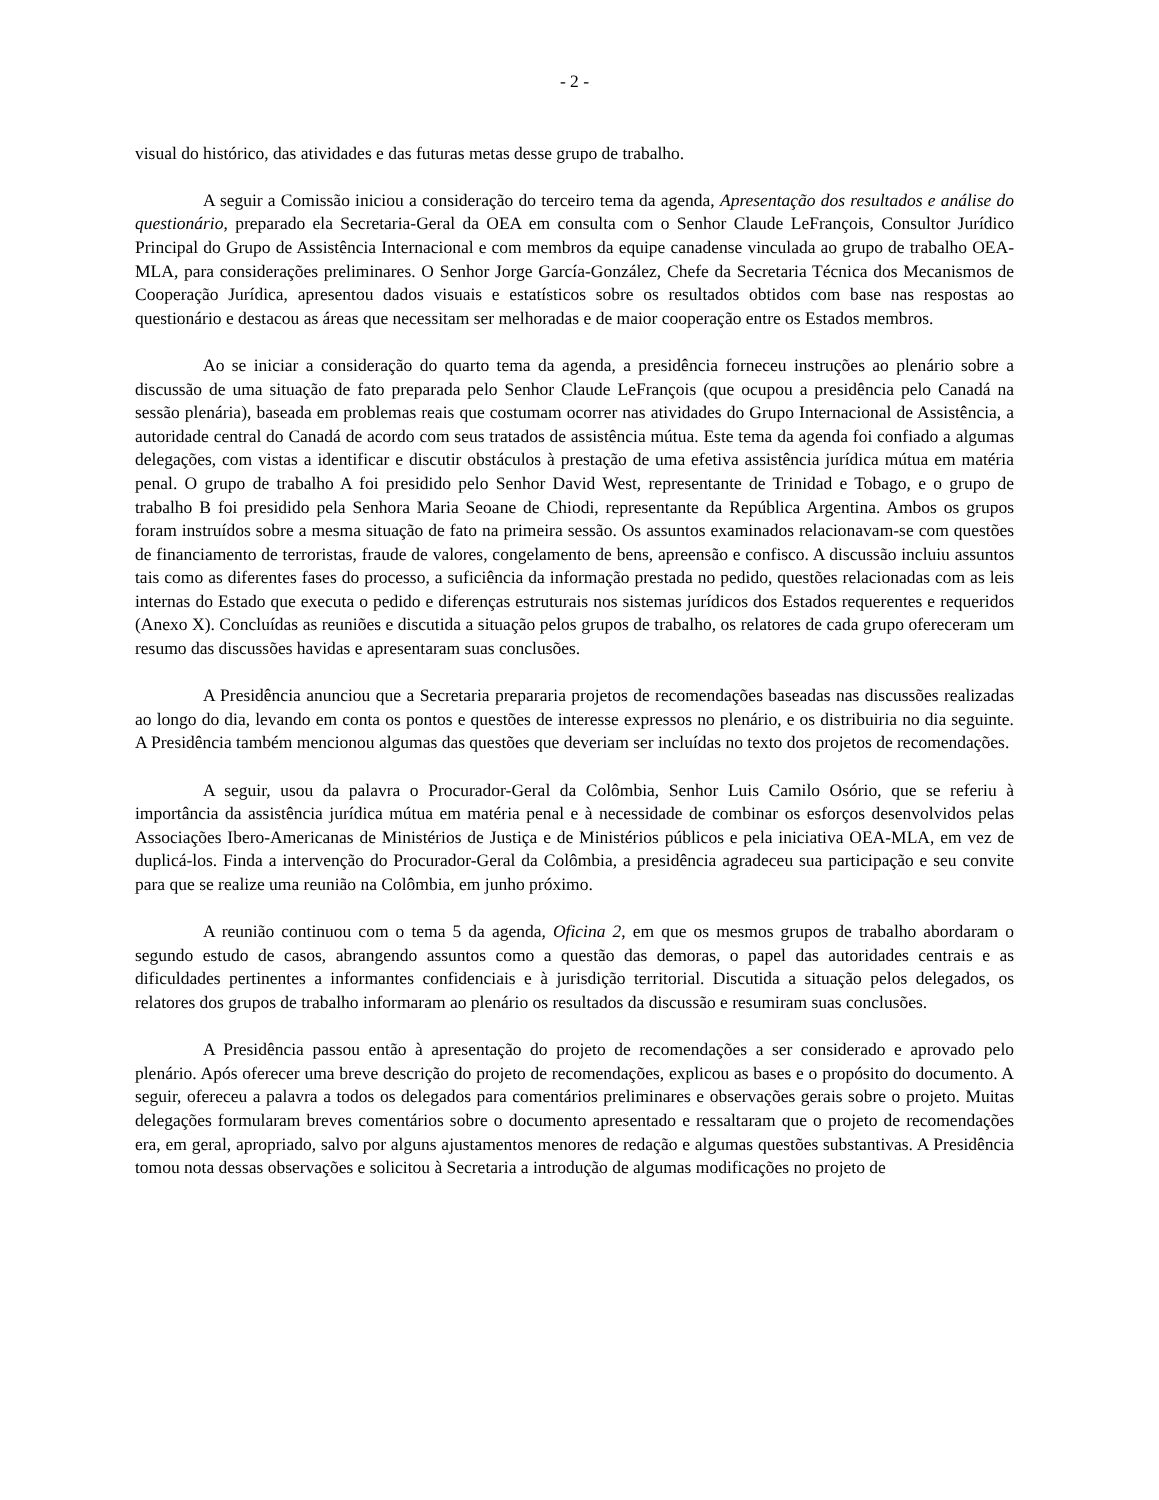- 2 -
visual do histórico, das atividades e das futuras metas desse grupo de trabalho.
A seguir a Comissão iniciou a consideração do terceiro tema da agenda, Apresentação dos resultados e análise do questionário, preparado ela Secretaria-Geral da OEA em consulta com o Senhor Claude LeFrançois, Consultor Jurídico Principal do Grupo de Assistência Internacional e com membros da equipe canadense vinculada ao grupo de trabalho OEA-MLA, para considerações preliminares. O Senhor Jorge García-González, Chefe da Secretaria Técnica dos Mecanismos de Cooperação Jurídica, apresentou dados visuais e estatísticos sobre os resultados obtidos com base nas respostas ao questionário e destacou as áreas que necessitam ser melhoradas e de maior cooperação entre os Estados membros.
Ao se iniciar a consideração do quarto tema da agenda, a presidência forneceu instruções ao plenário sobre a discussão de uma situação de fato preparada pelo Senhor Claude LeFrançois (que ocupou a presidência pelo Canadá na sessão plenária), baseada em problemas reais que costumam ocorrer nas atividades do Grupo Internacional de Assistência, a autoridade central do Canadá de acordo com seus tratados de assistência mútua. Este tema da agenda foi confiado a algumas delegações, com vistas a identificar e discutir obstáculos à prestação de uma efetiva assistência jurídica mútua em matéria penal. O grupo de trabalho A foi presidido pelo Senhor David West, representante de Trinidad e Tobago, e o grupo de trabalho B foi presidido pela Senhora Maria Seoane de Chiodi, representante da República Argentina. Ambos os grupos foram instruídos sobre a mesma situação de fato na primeira sessão. Os assuntos examinados relacionavam-se com questões de financiamento de terroristas, fraude de valores, congelamento de bens, apreensão e confisco. A discussão incluiu assuntos tais como as diferentes fases do processo, a suficiência da informação prestada no pedido, questões relacionadas com as leis internas do Estado que executa o pedido e diferenças estruturais nos sistemas jurídicos dos Estados requerentes e requeridos (Anexo X). Concluídas as reuniões e discutida a situação pelos grupos de trabalho, os relatores de cada grupo ofereceram um resumo das discussões havidas e apresentaram suas conclusões.
A Presidência anunciou que a Secretaria prepararia projetos de recomendações baseadas nas discussões realizadas ao longo do dia, levando em conta os pontos e questões de interesse expressos no plenário, e os distribuiria no dia seguinte. A Presidência também mencionou algumas das questões que deveriam ser incluídas no texto dos projetos de recomendações.
A seguir, usou da palavra o Procurador-Geral da Colômbia, Senhor Luis Camilo Osório, que se referiu à importância da assistência jurídica mútua em matéria penal e à necessidade de combinar os esforços desenvolvidos pelas Associações Ibero-Americanas de Ministérios de Justiça e de Ministérios públicos e pela iniciativa OEA-MLA, em vez de duplicá-los. Finda a intervenção do Procurador-Geral da Colômbia, a presidência agradeceu sua participação e seu convite para que se realize uma reunião na Colômbia, em junho próximo.
A reunião continuou com o tema 5 da agenda, Oficina 2, em que os mesmos grupos de trabalho abordaram o segundo estudo de casos, abrangendo assuntos como a questão das demoras, o papel das autoridades centrais e as dificuldades pertinentes a informantes confidenciais e à jurisdição territorial. Discutida a situação pelos delegados, os relatores dos grupos de trabalho informaram ao plenário os resultados da discussão e resumiram suas conclusões.
A Presidência passou então à apresentação do projeto de recomendações a ser considerado e aprovado pelo plenário. Após oferecer uma breve descrição do projeto de recomendações, explicou as bases e o propósito do documento. A seguir, ofereceu a palavra a todos os delegados para comentários preliminares e observações gerais sobre o projeto. Muitas delegações formularam breves comentários sobre o documento apresentado e ressaltaram que o projeto de recomendações era, em geral, apropriado, salvo por alguns ajustamentos menores de redação e algumas questões substantivas. A Presidência tomou nota dessas observações e solicitou à Secretaria a introdução de algumas modificações no projeto de